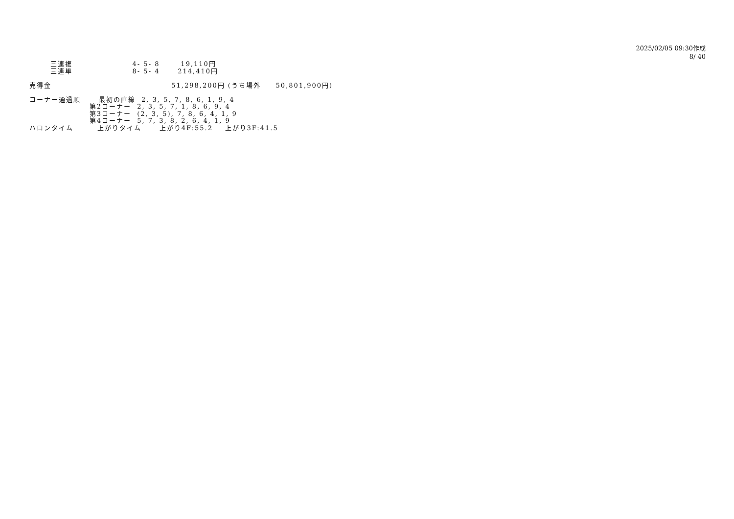2025/02/05 09:30作成
8/ 40
三連複 4- 5- 8 19,110円 三連単 8- 5- 4 214,410円 売得金 51,298,200円 (うち場外 50,801,900円) コーナー通過順 最初の直線 2, 3, 5, 7, 8, 6, 1, 9, 4 第2コーナー 2, 3, 5, 7, 1, 8, 6, 9, 4 第3コーナー (2, 3, 5), 7, 8, 6, 4, 1, 9 第4コーナー 5, 7, 3, 8, 2, 6, 4, 1, 9 ハロンタイム 上がりタイム 上がり4F:55.2 上がり3F:41.5